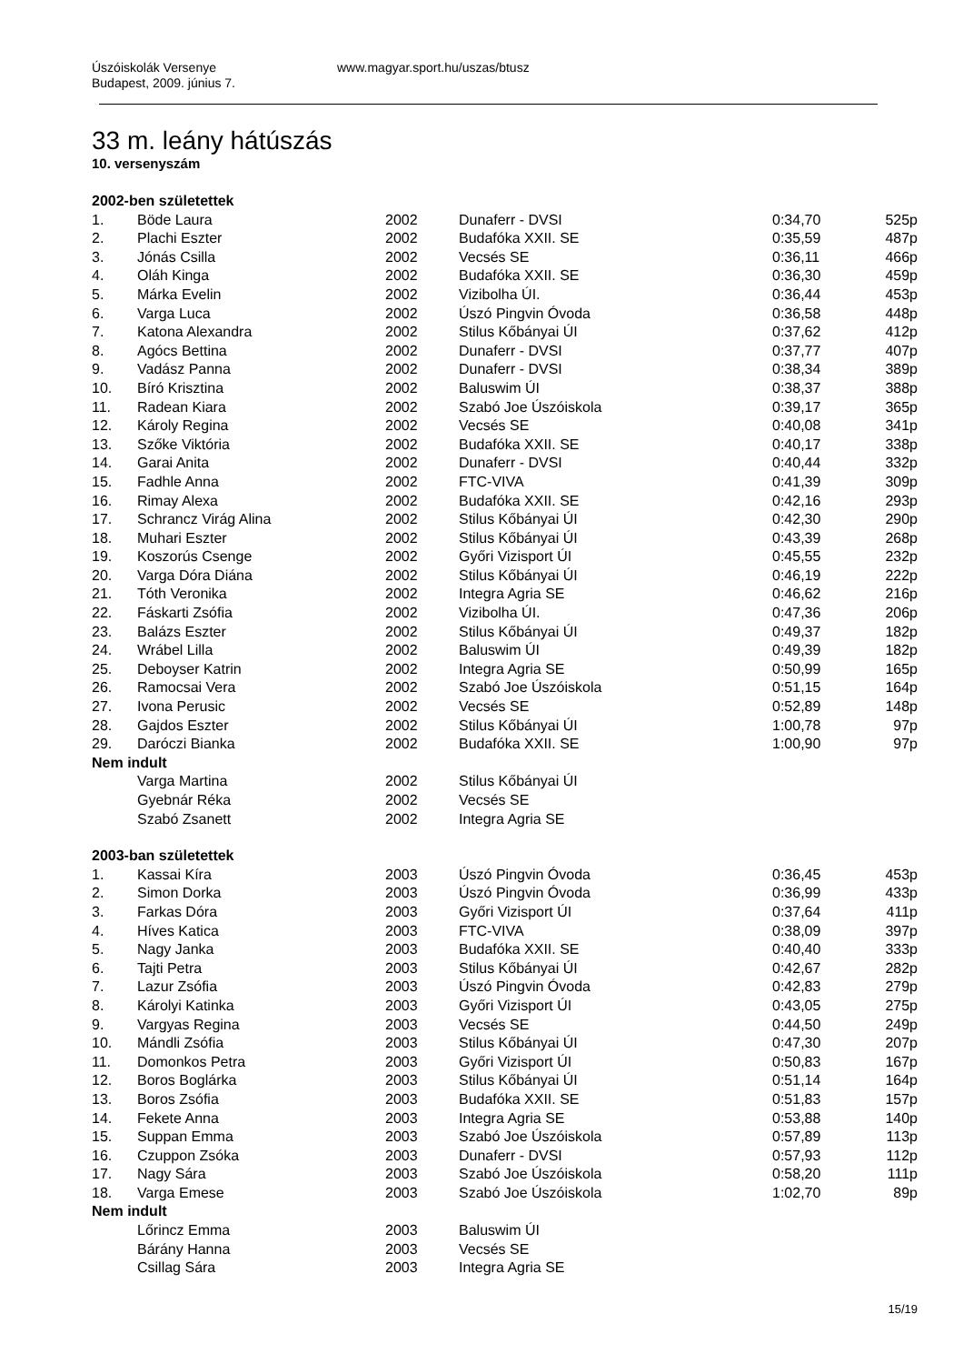Úszóiskolák Versenye
Budapest, 2009. június 7.
www.magyar.sport.hu/uszas/btusz
33 m. leány hátúszás
10. versenyszám
| 2002-ben születettek | | | | | |
| 1. | Böde Laura | 2002 | Dunaferr - DVSI | 0:34,70 | 525p |
| 2. | Plachi Eszter | 2002 | Budafóka XXII. SE | 0:35,59 | 487p |
| 3. | Jónás Csilla | 2002 | Vecsés SE | 0:36,11 | 466p |
| 4. | Oláh Kinga | 2002 | Budafóka XXII. SE | 0:36,30 | 459p |
| 5. | Márka Evelin | 2002 | Vizibolha ÚI. | 0:36,44 | 453p |
| 6. | Varga Luca | 2002 | Úszó Pingvin Óvoda | 0:36,58 | 448p |
| 7. | Katona Alexandra | 2002 | Stilus Kőbányai ÚI | 0:37,62 | 412p |
| 8. | Agócs Bettina | 2002 | Dunaferr - DVSI | 0:37,77 | 407p |
| 9. | Vadász Panna | 2002 | Dunaferr - DVSI | 0:38,34 | 389p |
| 10. | Bíró Krisztina | 2002 | Baluswim ÚI | 0:38,37 | 388p |
| 11. | Radean Kiara | 2002 | Szabó Joe Úszóiskola | 0:39,17 | 365p |
| 12. | Károly Regina | 2002 | Vecsés SE | 0:40,08 | 341p |
| 13. | Szőke Viktória | 2002 | Budafóka XXII. SE | 0:40,17 | 338p |
| 14. | Garai Anita | 2002 | Dunaferr - DVSI | 0:40,44 | 332p |
| 15. | Fadhle Anna | 2002 | FTC-VIVA | 0:41,39 | 309p |
| 16. | Rimay Alexa | 2002 | Budafóka XXII. SE | 0:42,16 | 293p |
| 17. | Schrancz Virág Alina | 2002 | Stilus Kőbányai ÚI | 0:42,30 | 290p |
| 18. | Muhari Eszter | 2002 | Stilus Kőbányai ÚI | 0:43,39 | 268p |
| 19. | Koszorús Csenge | 2002 | Győri Vizisport ÚI | 0:45,55 | 232p |
| 20. | Varga Dóra Diána | 2002 | Stilus Kőbányai ÚI | 0:46,19 | 222p |
| 21. | Tóth Veronika | 2002 | Integra Agria SE | 0:46,62 | 216p |
| 22. | Fáskarti Zsófia | 2002 | Vizibolha ÚI. | 0:47,36 | 206p |
| 23. | Balázs Eszter | 2002 | Stilus Kőbányai ÚI | 0:49,37 | 182p |
| 24. | Wrábel Lilla | 2002 | Baluswim ÚI | 0:49,39 | 182p |
| 25. | Deboyser Katrin | 2002 | Integra Agria SE | 0:50,99 | 165p |
| 26. | Ramocsai Vera | 2002 | Szabó Joe Úszóiskola | 0:51,15 | 164p |
| 27. | Ivona Perusic | 2002 | Vecsés SE | 0:52,89 | 148p |
| 28. | Gajdos Eszter | 2002 | Stilus Kőbányai ÚI | 1:00,78 | 97p |
| 29. | Daróczi Bianka | 2002 | Budafóka XXII. SE | 1:00,90 | 97p |
| Nem indult | | | | | |
| | Varga Martina | 2002 | Stilus Kőbányai ÚI | | |
| | Gyebnár Réka | 2002 | Vecsés SE | | |
| | Szabó Zsanett | 2002 | Integra Agria SE | | |
| 2003-ban születettek | | | | | |
| 1. | Kassai Kíra | 2003 | Úszó Pingvin Óvoda | 0:36,45 | 453p |
| 2. | Simon Dorka | 2003 | Úszó Pingvin Óvoda | 0:36,99 | 433p |
| 3. | Farkas Dóra | 2003 | Győri Vizisport ÚI | 0:37,64 | 411p |
| 4. | Híves Katica | 2003 | FTC-VIVA | 0:38,09 | 397p |
| 5. | Nagy Janka | 2003 | Budafóka XXII. SE | 0:40,40 | 333p |
| 6. | Tajti Petra | 2003 | Stilus Kőbányai ÚI | 0:42,67 | 282p |
| 7. | Lazur Zsófia | 2003 | Úszó Pingvin Óvoda | 0:42,83 | 279p |
| 8. | Károlyi Katinka | 2003 | Győri Vizisport ÚI | 0:43,05 | 275p |
| 9. | Vargyas Regina | 2003 | Vecsés SE | 0:44,50 | 249p |
| 10. | Mándli Zsófia | 2003 | Stilus Kőbányai ÚI | 0:47,30 | 207p |
| 11. | Domonkos Petra | 2003 | Győri Vizisport ÚI | 0:50,83 | 167p |
| 12. | Boros Boglárka | 2003 | Stilus Kőbányai ÚI | 0:51,14 | 164p |
| 13. | Boros Zsófia | 2003 | Budafóka XXII. SE | 0:51,83 | 157p |
| 14. | Fekete Anna | 2003 | Integra Agria SE | 0:53,88 | 140p |
| 15. | Suppan Emma | 2003 | Szabó Joe Úszóiskola | 0:57,89 | 113p |
| 16. | Czuppon Zsóka | 2003 | Dunaferr - DVSI | 0:57,93 | 112p |
| 17. | Nagy Sára | 2003 | Szabó Joe Úszóiskola | 0:58,20 | 111p |
| 18. | Varga Emese | 2003 | Szabó Joe Úszóiskola | 1:02,70 | 89p |
| Nem indult | | | | | |
| | Lőrincz Emma | 2003 | Baluswim ÚI | | |
| | Bárány Hanna | 2003 | Vecsés SE | | |
| | Csillag Sára | 2003 | Integra Agria SE | | |
15/19